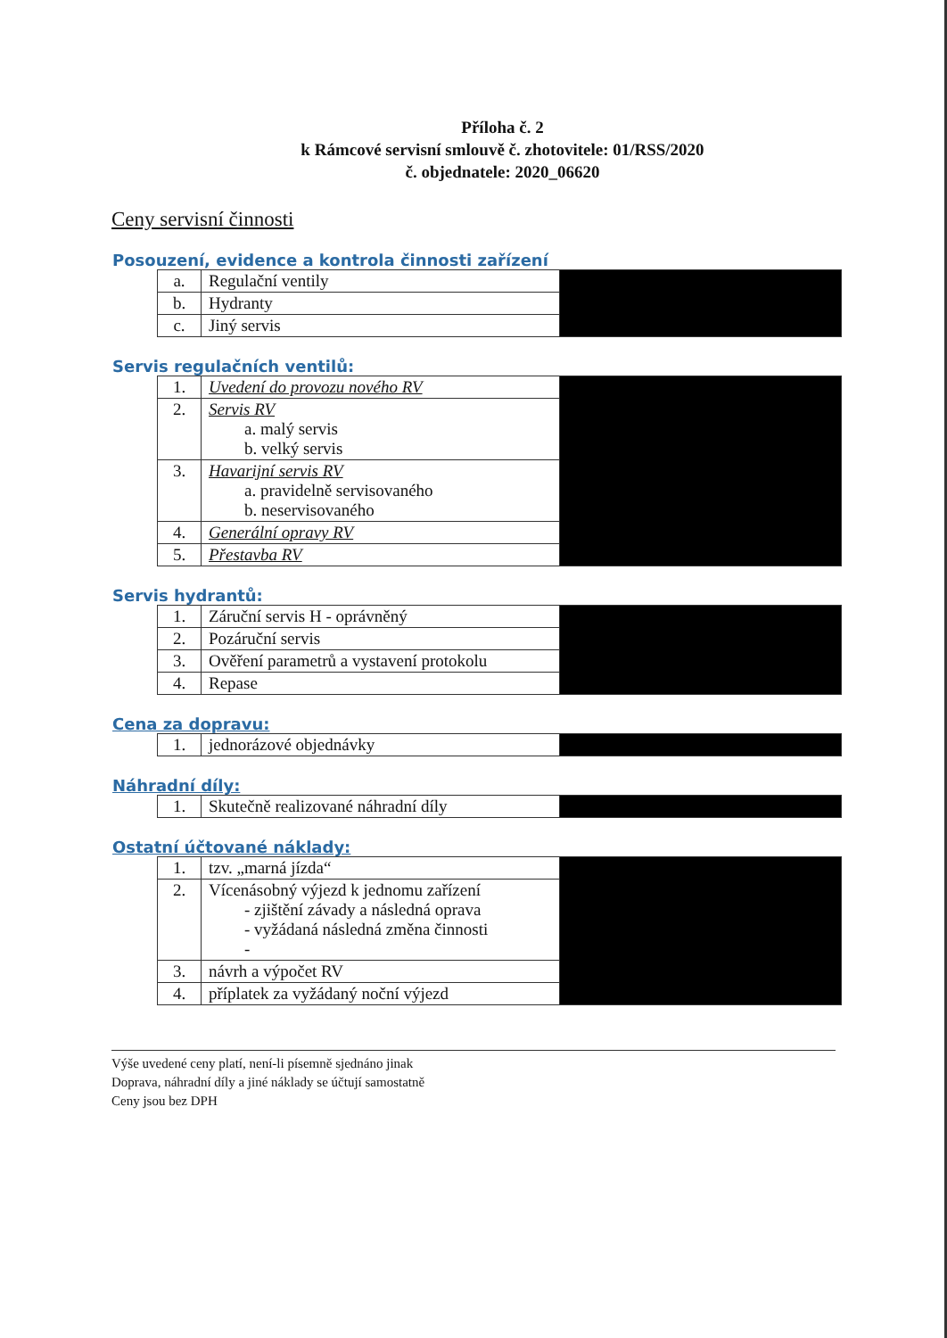Příloha č. 2
k Rámcové servisní smlouvě č. zhotovitele: 01/RSS/2020
č. objednatele: 2020_06620
Ceny servisní činnosti
Posouzení, evidence a kontrola činnosti zařízení
| a. | Regulační ventily | |
| b. | Hydranty | |
| c. | Jiný servis | |
Servis regulačních ventilů:
| 1. | Uvedení do provozu nového RV | |
| 2. | Servis RV a. malý servis b. velký servis | |
| 3. | Havarijní servis RV a. pravidelně servisovaného b. neservisovaného | |
| 4. | Generální opravy RV | |
| 5. | Přestavba RV | |
Servis hydrantů:
| 1. | Záruční servis H - oprávněný | |
| 2. | Pozáruční servis | |
| 3. | Ověření parametrů a vystavení protokolu | |
| 4. | Repase | |
Cena za dopravu:
| 1. | jednorázové objednávky | |
Náhradní díly:
| 1. | Skutečně realizované náhradní díly | |
Ostatní účtované náklady:
| 1. | tzv. „marná jízda“ | |
| 2. | Vícenásobný výjezd k jednomu zařízení - zjištění závady a následná oprava - vyžádaná následná změna činnosti - | |
| 3. | návrh a výpočet RV | |
| 4. | příplatek za vyžádaný noční výjezd | |
Výše uvedené ceny platí, není-li písemně sjednáno jinak
Doprava, náhradní díly a jiné náklady se účtují samostatně
Ceny jsou bez DPH